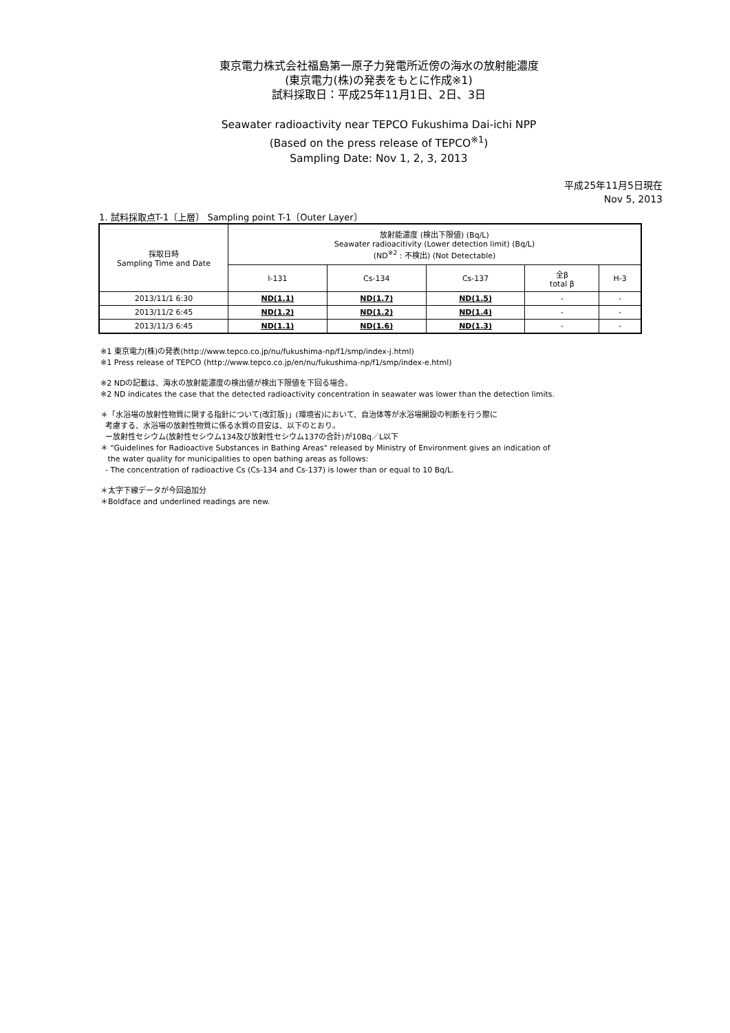東京電力株式会社福島第一原子力発電所近傍の海水の放射能濃度
(東京電力(株)の発表をもとに作成※1)
試料採取日：平成25年11月1日、2日、3日
Seawater radioactivity near TEPCO Fukushima Dai-ichi NPP
(Based on the press release of TEPCO<sup>※1</sup>)
Sampling Date: Nov 1, 2, 3, 2013
平成25年11月5日現在
Nov 5, 2013
1. 試料採取点T-1〔上層〕 Sampling point T-1〔Outer Layer〕
| 採取日時 Sampling Time and Date | 放射能濃度 (検出下限値) (Bq/L) Seawater radioacitivity (Lower detection limit) (Bq/L) (ND<sup>※2</sup> : 不検出) (Not Detectable) | | | | |
| --- | --- | --- | --- | --- | --- |
| | I-131 | Cs-134 | Cs-137 | 全β total β | H-3 |
| 2013/11/1 6:30 | ND(1.1) | ND(1.7) | ND(1.5) | - | - |
| 2013/11/2 6:45 | ND(1.2) | ND(1.2) | ND(1.4) | - | - |
| 2013/11/3 6:45 | ND(1.1) | ND(1.6) | ND(1.3) | - | - |
※1 東京電力(株)の発表(http://www.tepco.co.jp/nu/fukushima-np/f1/smp/index-j.html)
※1 Press release of TEPCO (http://www.tepco.co.jp/en/nu/fukushima-np/f1/smp/index-e.html)
※2 NDの記載は、海水の放射能濃度の検出値が検出下限値を下回る場合。
※2 ND indicates the case that the detected radioactivity concentration in seawater was lower than the detection limits.
＊「水浴場の放射性物質に関する指針について(改訂版)」(環境省)において、自治体等が水浴場開設の判断を行う際に
考慮する、水浴場の放射性物質に係る水質の目安は、以下のとおり。
ー放射性セシウム(放射性セシウム134及び放射性セシウム137の合計)が10Bq／L以下
＊ "Guidelines for Radioactive Substances in Bathing Areas" released by Ministry of Environment gives an indication of
the water quality for municipalities to open bathing areas as follows:
- The concentration of radioactive Cs (Cs-134 and Cs-137) is lower than or equal to 10 Bq/L.
＊太字下線データが今回追加分
＊Boldface and underlined readings are new.